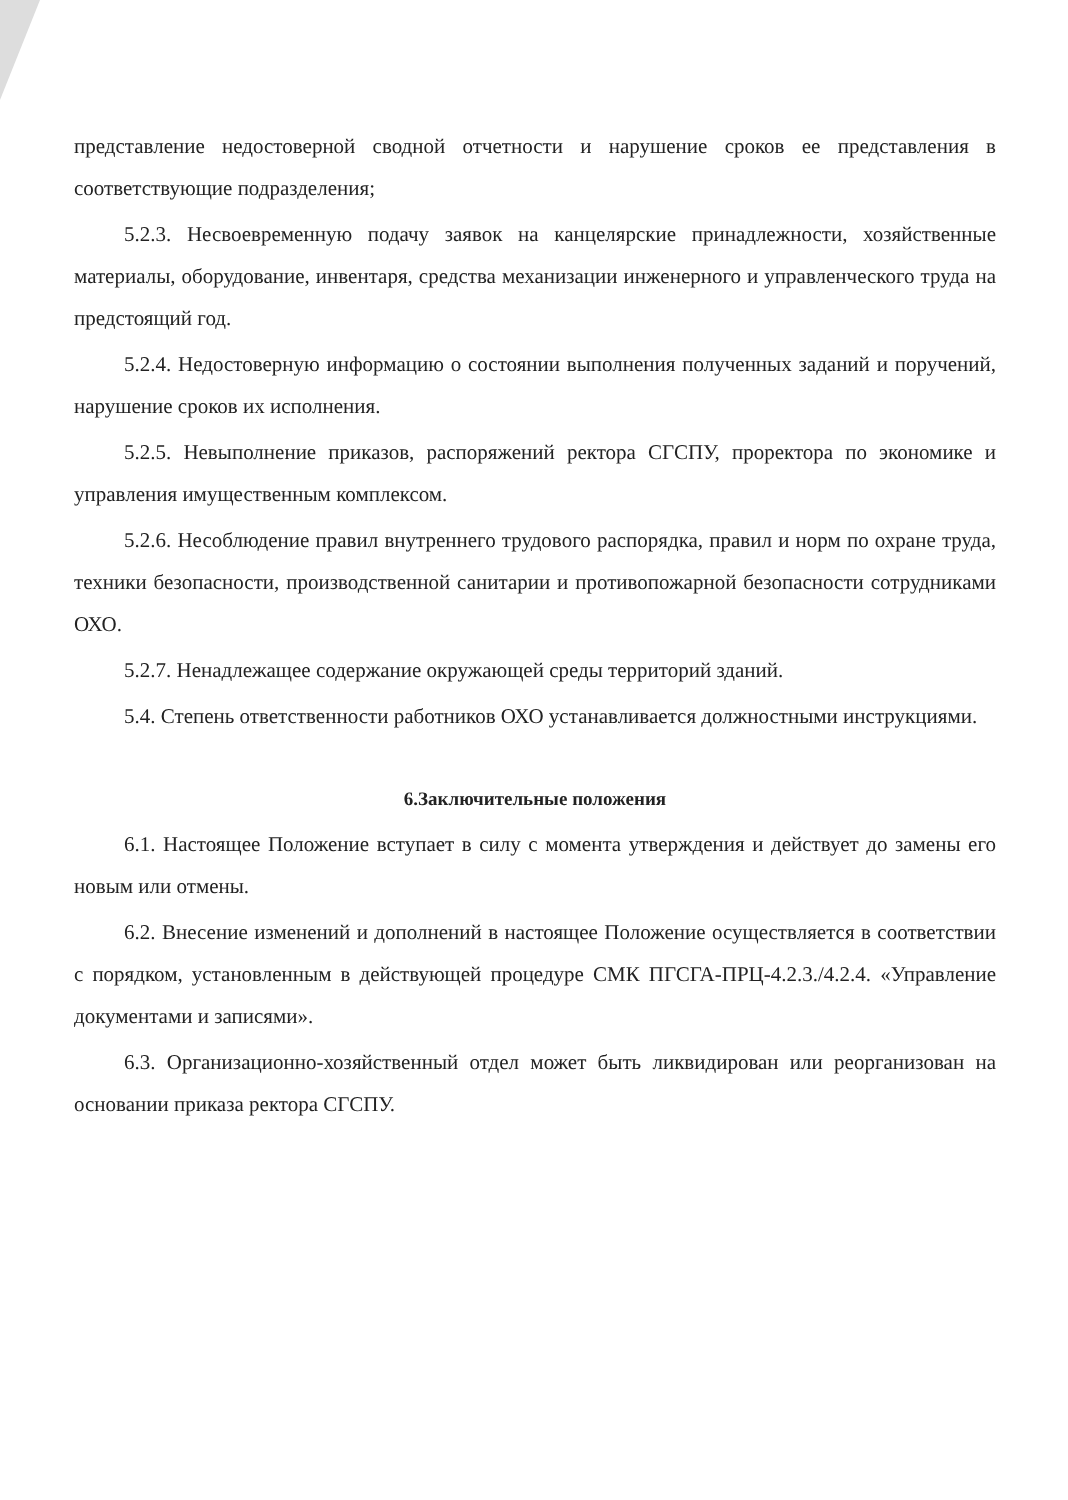представление недостоверной сводной отчетности и нарушение сроков ее представления в соответствующие подразделения;
5.2.3. Несвоевременную подачу заявок на канцелярские принадлежности, хозяйственные материалы, оборудование, инвентаря, средства механизации инженерного и управленческого труда на предстоящий год.
5.2.4. Недостоверную информацию о состоянии выполнения полученных заданий и поручений, нарушение сроков их исполнения.
5.2.5. Невыполнение приказов, распоряжений ректора СГСПУ, проректора по экономике и управления имущественным комплексом.
5.2.6. Несоблюдение правил внутреннего трудового распорядка, правил и норм по охране труда, техники безопасности, производственной санитарии и противопожарной безопасности сотрудниками ОХО.
5.2.7. Ненадлежащее содержание окружающей среды территорий зданий.
5.4. Степень ответственности работников ОХО устанавливается должностными инструкциями.
6.Заключительные положения
6.1. Настоящее Положение вступает в силу с момента утверждения и действует до замены его новым или отмены.
6.2. Внесение изменений и дополнений в настоящее Положение осуществляется в соответствии с порядком, установленным в действующей процедуре СМК ПГСГА-ПРЦ-4.2.3./4.2.4. «Управление документами и записями».
6.3. Организационно-хозяйственный отдел может быть ликвидирован или реорганизован на основании приказа ректора СГСПУ.